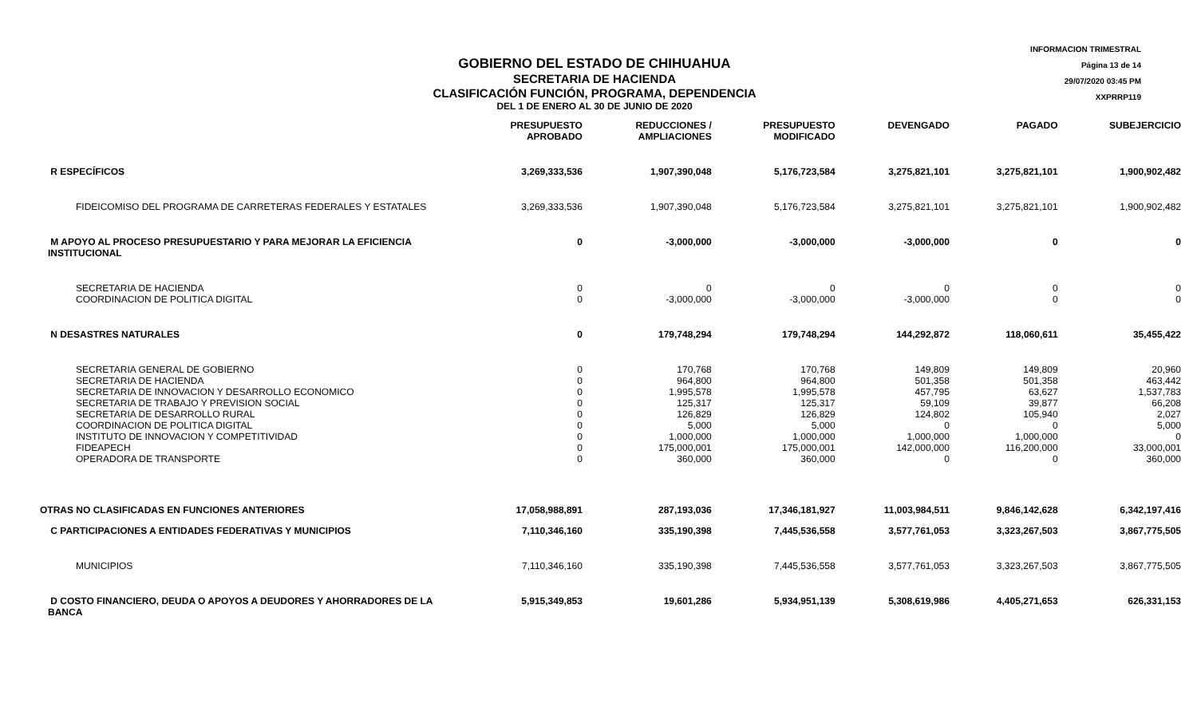GOBIERNO DEL ESTADO DE CHIHUAHUA
SECRETARIA DE HACIENDA
CLASIFICACIÓN FUNCIÓN, PROGRAMA, DEPENDENCIA
DEL 1 DE ENERO AL 30 DE JUNIO DE 2020
INFORMACION TRIMESTRAL
Página 13 de 14
29/07/2020 03:45 PM
XXPRRP119
| | PRESUPUESTO APROBADO | REDUCCIONES / AMPLIACIONES | PRESUPUESTO MODIFICADO | DEVENGADO | PAGADO | SUBEJERCICIO |
| --- | --- | --- | --- | --- | --- | --- |
| R ESPECÍFICOS | 3,269,333,536 | 1,907,390,048 | 5,176,723,584 | 3,275,821,101 | 3,275,821,101 | 1,900,902,482 |
| FIDEICOMISO DEL PROGRAMA DE CARRETERAS FEDERALES Y ESTATALES | 3,269,333,536 | 1,907,390,048 | 5,176,723,584 | 3,275,821,101 | 3,275,821,101 | 1,900,902,482 |
| M APOYO AL PROCESO PRESUPUESTARIO Y PARA MEJORAR LA EFICIENCIA INSTITUCIONAL | 0 | -3,000,000 | -3,000,000 | -3,000,000 | 0 | 0 |
| SECRETARIA DE HACIENDA COORDINACION DE POLITICA DIGITAL | 0 0 | 0 -3,000,000 | 0 -3,000,000 | 0 -3,000,000 | 0 0 | 0 0 |
| N DESASTRES NATURALES | 0 | 179,748,294 | 179,748,294 | 144,292,872 | 118,060,611 | 35,455,422 |
| SECRETARIA GENERAL DE GOBIERNO SECRETARIA DE HACIENDA SECRETARIA DE INNOVACION Y DESARROLLO ECONOMICO SECRETARIA DE TRABAJO Y PREVISION SOCIAL SECRETARIA DE DESARROLLO RURAL COORDINACION DE POLITICA DIGITAL INSTITUTO DE INNOVACION Y COMPETITIVIDAD FIDEAPECH OPERADORA DE TRANSPORTE | 0 0 0 0 0 0 0 0 0 | 170,768 964,800 1,995,578 125,317 126,829 5,000 1,000,000 175,000,001 360,000 | 170,768 964,800 1,995,578 125,317 126,829 5,000 1,000,000 175,000,001 360,000 | 149,809 501,358 457,795 59,109 124,802 0 1,000,000 142,000,000 0 | 149,809 501,358 63,627 39,877 105,940 0 1,000,000 116,200,000 0 | 20,960 463,442 1,537,783 66,208 2,027 5,000 0 33,000,001 360,000 |
| OTRAS NO CLASIFICADAS EN FUNCIONES ANTERIORES | 17,058,988,891 | 287,193,036 | 17,346,181,927 | 11,003,984,511 | 9,846,142,628 | 6,342,197,416 |
| C PARTICIPACIONES A ENTIDADES FEDERATIVAS Y MUNICIPIOS | 7,110,346,160 | 335,190,398 | 7,445,536,558 | 3,577,761,053 | 3,323,267,503 | 3,867,775,505 |
| MUNICIPIOS | 7,110,346,160 | 335,190,398 | 7,445,536,558 | 3,577,761,053 | 3,323,267,503 | 3,867,775,505 |
| D COSTO FINANCIERO, DEUDA O APOYOS A DEUDORES Y AHORRADORES DE LA BANCA | 5,915,349,853 | 19,601,286 | 5,934,951,139 | 5,308,619,986 | 4,405,271,653 | 626,331,153 |